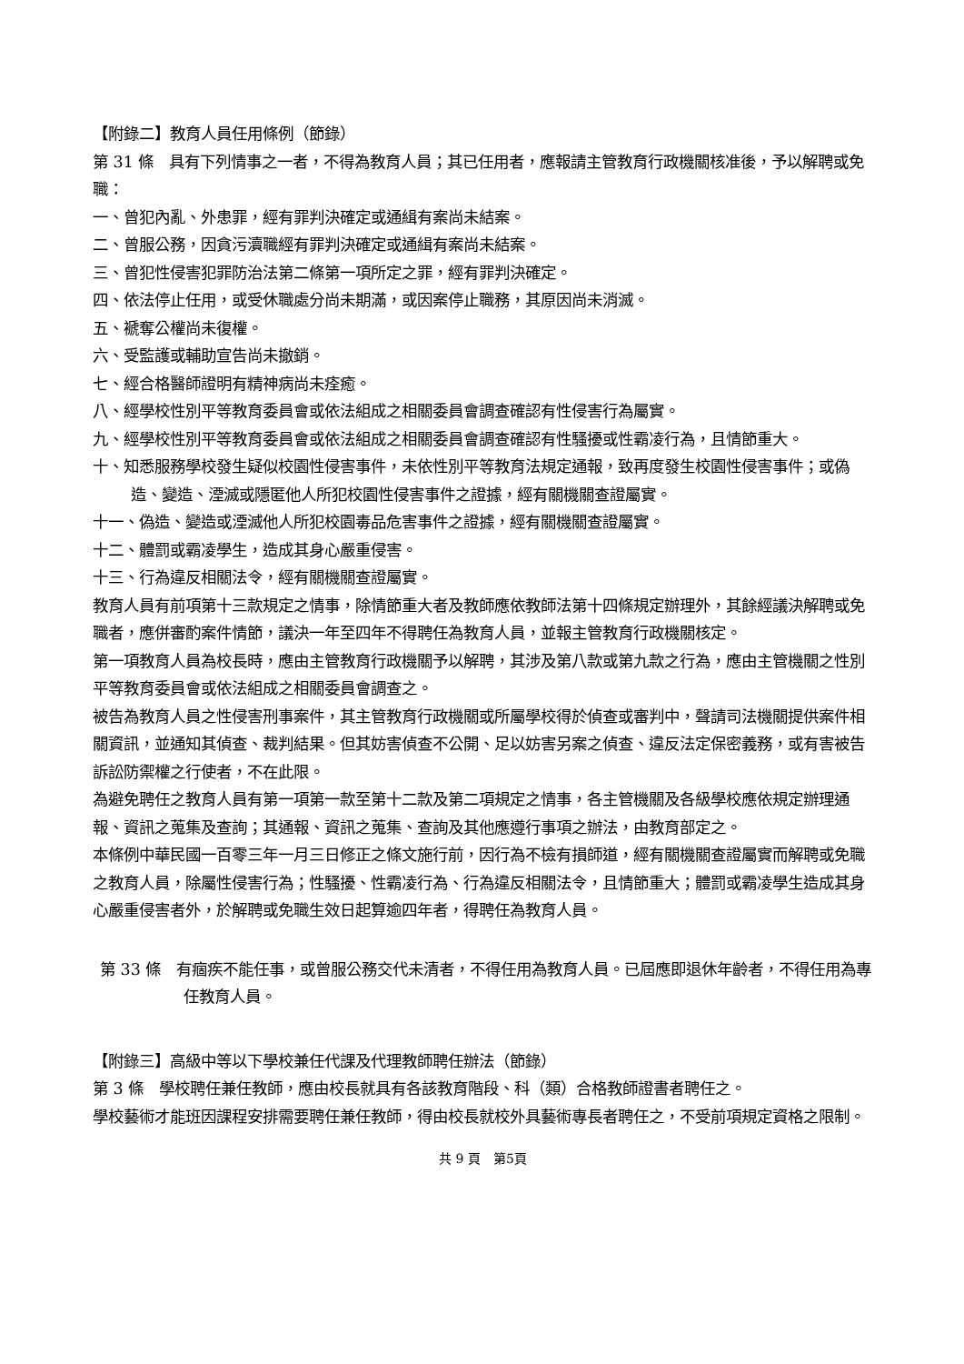【附錄二】教育人員任用條例（節錄）
第 31 條　具有下列情事之一者，不得為教育人員；其已任用者，應報請主管教育行政機關核准後，予以解聘或免職：
一、曾犯內亂、外患罪，經有罪判決確定或通緝有案尚未結案。
二、曾服公務，因貪污瀆職經有罪判決確定或通緝有案尚未結案。
三、曾犯性侵害犯罪防治法第二條第一項所定之罪，經有罪判決確定。
四、依法停止任用，或受休職處分尚未期滿，或因案停止職務，其原因尚未消滅。
五、褫奪公權尚未復權。
六、受監護或輔助宣告尚未撤銷。
七、經合格醫師證明有精神病尚未痊癒。
八、經學校性別平等教育委員會或依法組成之相關委員會調查確認有性侵害行為屬實。
九、經學校性別平等教育委員會或依法組成之相關委員會調查確認有性騷擾或性霸凌行為，且情節重大。
十、知悉服務學校發生疑似校園性侵害事件，未依性別平等教育法規定通報，致再度發生校園性侵害事件；或偽造、變造、湮滅或隱匿他人所犯校園性侵害事件之證據，經有關機關查證屬實。
十一、偽造、變造或湮滅他人所犯校園毒品危害事件之證據，經有關機關查證屬實。
十二、體罰或霸凌學生，造成其身心嚴重侵害。
十三、行為違反相關法令，經有關機關查證屬實。
教育人員有前項第十三款規定之情事，除情節重大者及教師應依教師法第十四條規定辦理外，其餘經議決解聘或免職者，應併審酌案件情節，議決一年至四年不得聘任為教育人員，並報主管教育行政機關核定。
第一項教育人員為校長時，應由主管教育行政機關予以解聘，其涉及第八款或第九款之行為，應由主管機關之性別平等教育委員會或依法組成之相關委員會調查之。
被告為教育人員之性侵害刑事案件，其主管教育行政機關或所屬學校得於偵查或審判中，聲請司法機關提供案件相關資訊，並通知其偵查、裁判結果。但其妨害偵查不公開、足以妨害另案之偵查、違反法定保密義務，或有害被告訴訟防禦權之行使者，不在此限。
為避免聘任之教育人員有第一項第一款至第十二款及第二項規定之情事，各主管機關及各級學校應依規定辦理通報、資訊之蒐集及查詢；其通報、資訊之蒐集、查詢及其他應遵行事項之辦法，由教育部定之。
本條例中華民國一百零三年一月三日修正之條文施行前，因行為不檢有損師道，經有關機關查證屬實而解聘或免職之教育人員，除屬性侵害行為；性騷擾、性霸凌行為、行為違反相關法令，且情節重大；體罰或霸凌學生造成其身心嚴重侵害者外，於解聘或免職生效日起算逾四年者，得聘任為教育人員。
第 33 條　有痼疾不能任事，或曾服公務交代未清者，不得任用為教育人員。已屆應即退休年齡者，不得任用為專任教育人員。
【附錄三】高級中等以下學校兼任代課及代理教師聘任辦法（節錄）
第 3 條　學校聘任兼任教師，應由校長就具有各該教育階段、科（類）合格教師證書者聘任之。
學校藝術才能班因課程安排需要聘任兼任教師，得由校長就校外具藝術專長者聘任之，不受前項規定資格之限制。
共 9 頁　第5頁